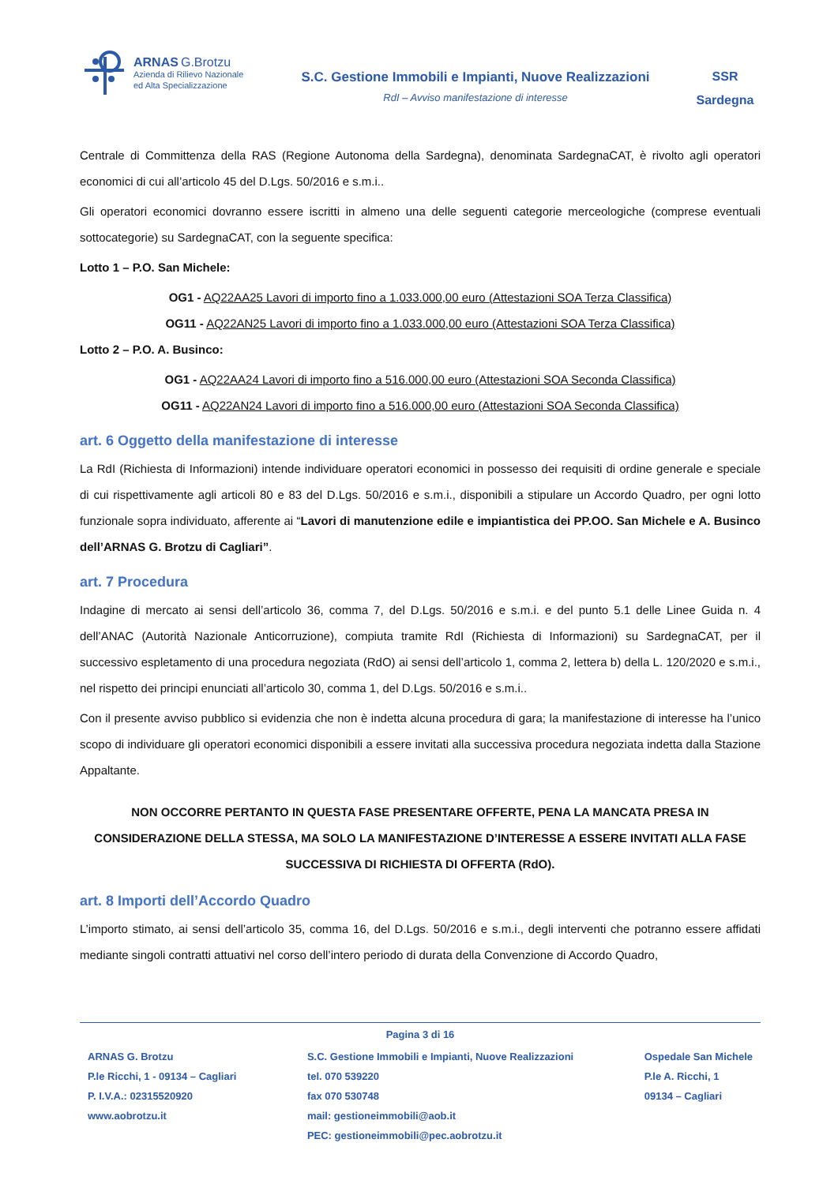ARNAS G.Brotzu
Azienda di Rilievo Nazionale
ed Alta Specializzazione
S.C. Gestione Immobili e Impianti, Nuove Realizzazioni
RdI – Avviso manifestazione di interesse
SSR
Sardegna
Centrale di Committenza della RAS (Regione Autonoma della Sardegna), denominata SardegnaCAT, è rivolto agli operatori economici di cui all’articolo 45 del D.Lgs. 50/2016 e s.m.i..
Gli operatori economici dovranno essere iscritti in almeno una delle seguenti categorie merceologiche (comprese eventuali sottocategorie) su SardegnaCAT, con la seguente specifica:
Lotto 1 – P.O. San Michele:
OG1 - AQ22AA25 Lavori di importo fino a 1.033.000,00 euro (Attestazioni SOA Terza Classifica)
OG11 - AQ22AN25 Lavori di importo fino a 1.033.000,00 euro (Attestazioni SOA Terza Classifica)
Lotto 2 – P.O. A. Businco:
OG1 - AQ22AA24 Lavori di importo fino a 516.000,00 euro (Attestazioni SOA Seconda Classifica)
OG11 - AQ22AN24 Lavori di importo fino a 516.000,00 euro (Attestazioni SOA Seconda Classifica)
art. 6 Oggetto della manifestazione di interesse
La RdI (Richiesta di Informazioni) intende individuare operatori economici in possesso dei requisiti di ordine generale e speciale di cui rispettivamente agli articoli 80 e 83 del D.Lgs. 50/2016 e s.m.i., disponibili a stipulare un Accordo Quadro, per ogni lotto funzionale sopra individuato, afferente ai “Lavori di manutenzione edile e impiantistica dei PP.OO. San Michele e A. Businco dell’ARNAS G. Brotzu di Cagliari”.
art. 7 Procedura
Indagine di mercato ai sensi dell’articolo 36, comma 7, del D.Lgs. 50/2016 e s.m.i. e del punto 5.1 delle Linee Guida n. 4 dell’ANAC (Autorità Nazionale Anticorruzione), compiuta tramite RdI (Richiesta di Informazioni) su SardegnaCAT, per il successivo espletamento di una procedura negoziata (RdO) ai sensi dell’articolo 1, comma 2, lettera b) della L. 120/2020 e s.m.i., nel rispetto dei principi enunciati all’articolo 30, comma 1, del D.Lgs. 50/2016 e s.m.i..
Con il presente avviso pubblico si evidenzia che non è indetta alcuna procedura di gara; la manifestazione di interesse ha l’unico scopo di individuare gli operatori economici disponibili a essere invitati alla successiva procedura negoziata indetta dalla Stazione Appaltante.
NON OCCORRE PERTANTO IN QUESTA FASE PRESENTARE OFFERTE, PENA LA MANCATA PRESA IN CONSIDERAZIONE DELLA STESSA, MA SOLO LA MANIFESTAZIONE D’INTERESSE A ESSERE INVITATI ALLA FASE SUCCESSIVA DI RICHIESTA DI OFFERTA (RdO).
art. 8 Importi dell’Accordo Quadro
L’importo stimato, ai sensi dell’articolo 35, comma 16, del D.Lgs. 50/2016 e s.m.i., degli interventi che potranno essere affidati mediante singoli contratti attuativi nel corso dell’intero periodo di durata della Convenzione di Accordo Quadro,
Pagina 3 di 16
ARNAS G. Brotzu
P.le Ricchi, 1 - 09134 – Cagliari
P. I.V.A.: 02315520920
www.aobrotzu.it
S.C. Gestione Immobili e Impianti, Nuove Realizzazioni
tel. 070 539220
fax 070 530748
mail: gestioneimmobili@aob.it
PEC: gestioneimmobili@pec.aobrotzu.it
Ospedale San Michele
P.le A. Ricchi, 1
09134 – Cagliari